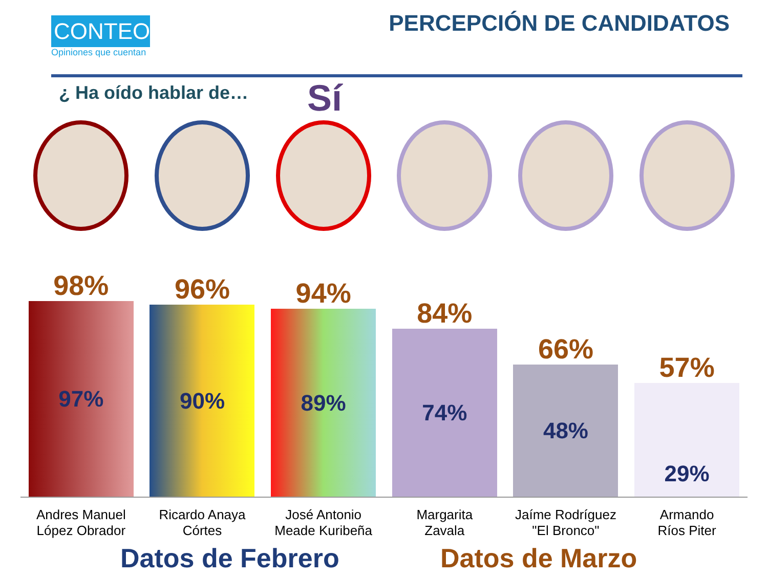CONTEO
Opiniones que cuentan
PERCEPCIÓN DE CANDIDATOS
¿ Ha oído hablar de… Sí
98%
97%
96%
90%
94%
89%
84%
74%
66%
48%
57%
29%
Andres Manuel
López Obrador
Ricardo Anaya
Córtes
José Antonio
Meade Kuribeña
Margarita
Zavala
Jaíme Rodríguez
"El Bronco"
Armando
Ríos Piter
Datos de Febrero Datos de Marzo